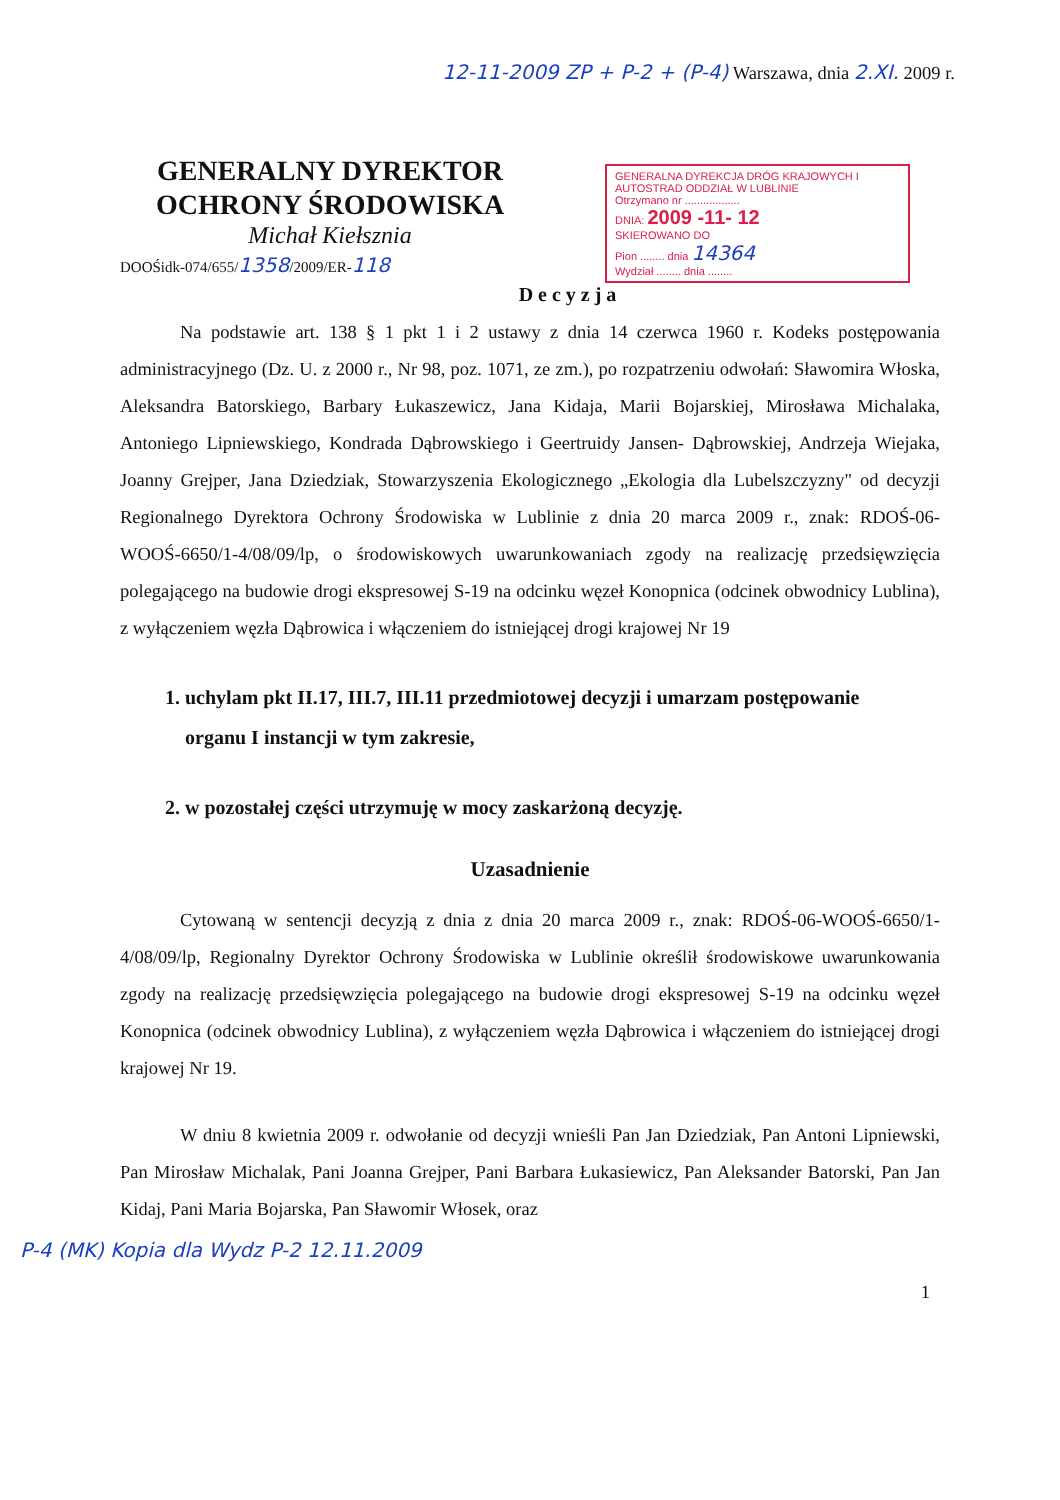12-11-2009 ZP + P-2 + (P-4) Warszawa, dnia 2.XI. 2009 r.
GENERALNY DYREKTOR
OCHRONY ŚRODOWISKA
Michał Kiełsznia
GENERALNA DYREKCJA DRÓG KRAJOWYCH I AUTOSTRAD ODDZIAŁ W LUBLINIE
Otrzymano nr ..................
DNIA: 2009 -11- 12
SKIEROWANO DO
Pion ........ dnia 14364
Wydział ........ dnia ........
DOOŚidk-074/655/1358/2009/ER-118
Decyzja
Na podstawie art. 138 § 1 pkt 1 i 2 ustawy z dnia 14 czerwca 1960 r. Kodeks postępowania administracyjnego (Dz. U. z 2000 r., Nr 98, poz. 1071, ze zm.), po rozpatrzeniu odwołań: Sławomira Włoska, Aleksandra Batorskiego, Barbary Łukaszewicz, Jana Kidaja, Marii Bojarskiej, Mirosława Michalaka, Antoniego Lipniewskiego, Kondrada Dąbrowskiego i Geertruidy Jansen- Dąbrowskiej, Andrzeja Wiejaka, Joanny Grejper, Jana Dziedziak, Stowarzyszenia Ekologicznego „Ekologia dla Lubelszczyzny" od decyzji Regionalnego Dyrektora Ochrony Środowiska w Lublinie z dnia 20 marca 2009 r., znak: RDOŚ-06-WOOŚ-6650/1-4/08/09/lp, o środowiskowych uwarunkowaniach zgody na realizację przedsięwzięcia polegającego na budowie drogi ekspresowej S-19 na odcinku węzeł Konopnica (odcinek obwodnicy Lublina), z wyłączeniem węzła Dąbrowica i włączeniem do istniejącej drogi krajowej Nr 19
1. uchylam pkt II.17, III.7, III.11 przedmiotowej decyzji i umarzam postępowanie organu I instancji w tym zakresie,
2. w pozostałej części utrzymuję w mocy zaskarżoną decyzję.
Uzasadnienie
Cytowaną w sentencji decyzją z dnia z dnia 20 marca 2009 r., znak: RDOŚ-06-WOOŚ-6650/1-4/08/09/lp, Regionalny Dyrektor Ochrony Środowiska w Lublinie określił środowiskowe uwarunkowania zgody na realizację przedsięwzięcia polegającego na budowie drogi ekspresowej S-19 na odcinku węzeł Konopnica (odcinek obwodnicy Lublina), z wyłączeniem węzła Dąbrowica i włączeniem do istniejącej drogi krajowej Nr 19.
W dniu 8 kwietnia 2009 r. odwołanie od decyzji wnieśli Pan Jan Dziedziak, Pan Antoni Lipniewski, Pan Mirosław Michalak, Pani Joanna Grejper, Pani Barbara Łukasiewicz, Pan Aleksander Batorski, Pan Jan Kidaj, Pani Maria Bojarska, Pan Sławomir Włosek, oraz
P-4 (MK) Kopia dla Wydz P-2 12.11.2009
1